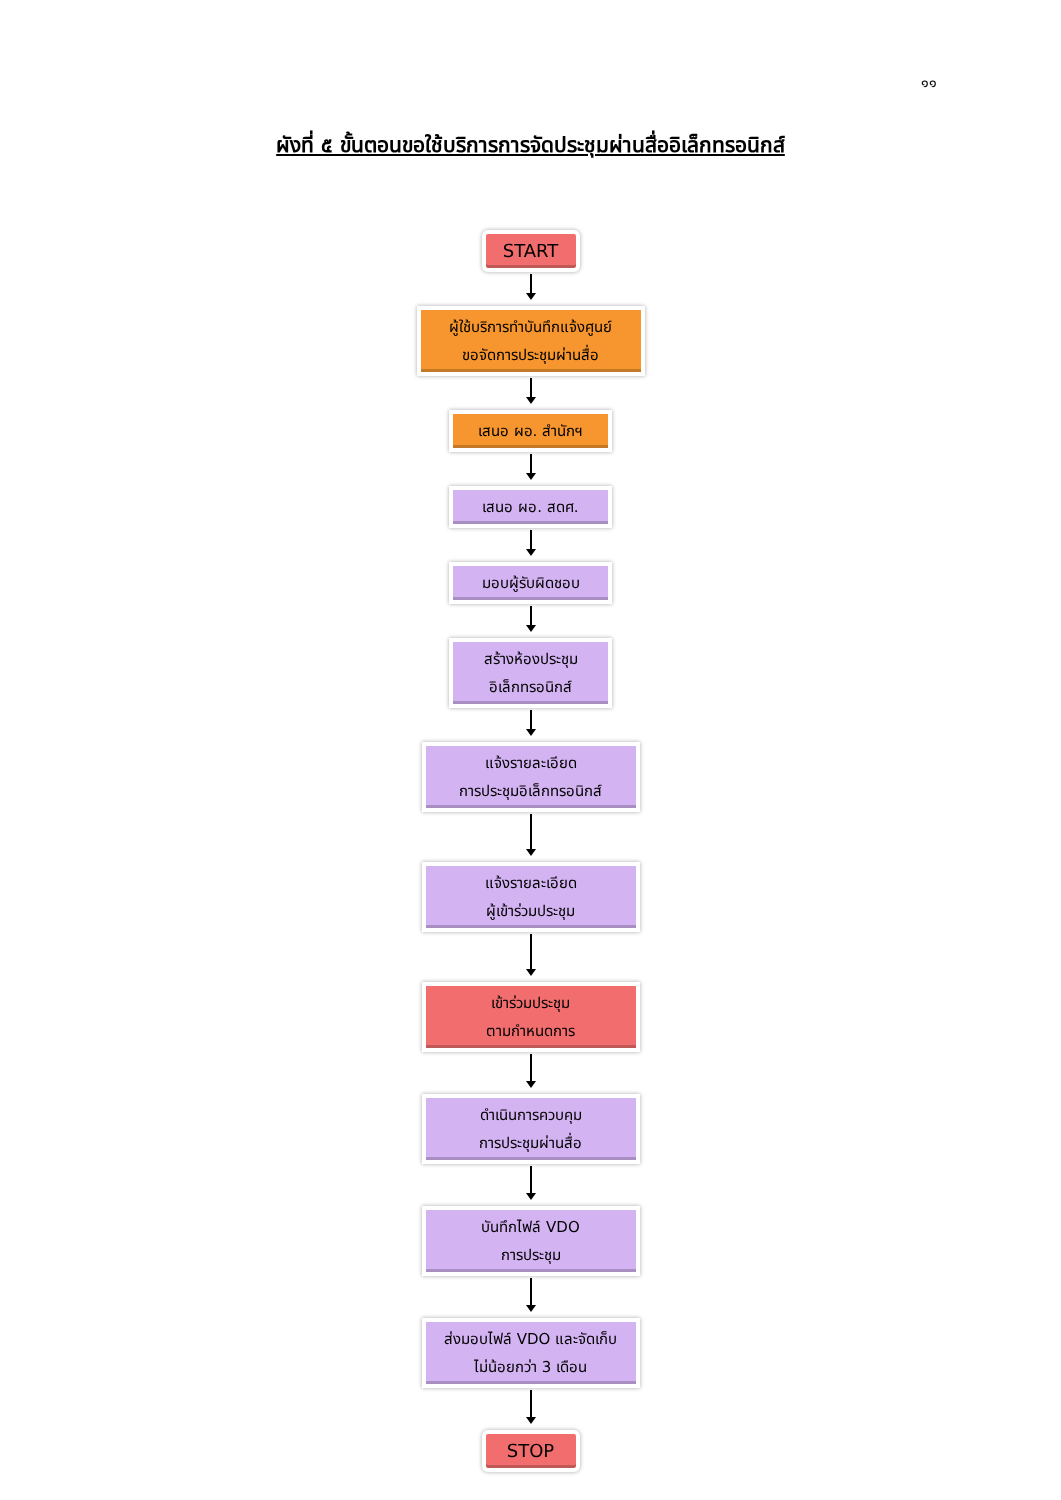๑๑
ผังที่ ๕ ขั้นตอนขอใช้บริการการจัดประชุมผ่านสื่ออิเล็กทรอนิกส์
START
ผู้ใช้บริการทำบันทึกแจ้งศูนย์
ขอจัดการประชุมผ่านสื่อ
เสนอ ผอ. สำนักฯ
เสนอ ผอ. สดศ.
มอบผู้รับผิดชอบ
สร้างห้องประชุม
อิเล็กทรอนิกส์
แจ้งรายละเอียด
การประชุมอิเล็กทรอนิกส์
แจ้งรายละเอียด
ผู้เข้าร่วมประชุม
เข้าร่วมประชุม
ตามกำหนดการ
ดำเนินการควบคุม
การประชุมผ่านสื่อ
บันทึกไฟล์ VDO
การประชุม
ส่งมอบไฟล์ VDO และจัดเก็บ
ไม่น้อยกว่า 3 เดือน
STOP